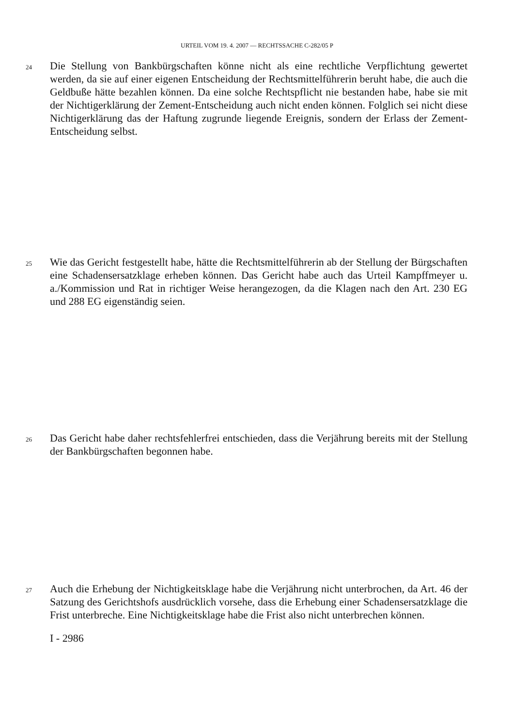URTEIL VOM 19. 4. 2007 — RECHTSSACHE C-282/05 P
24
Die Stellung von Bankbürgschaften könne nicht als eine rechtliche Verpflichtung gewertet werden, da sie auf einer eigenen Entscheidung der Rechtsmittelführerin beruht habe, die auch die Geldbuße hätte bezahlen können. Da eine solche Rechtspflicht nie bestanden habe, habe sie mit der Nichtigerklärung der Zement-Entscheidung auch nicht enden können. Folglich sei nicht diese Nichtigerklärung das der Haftung zugrunde liegende Ereignis, sondern der Erlass der Zement-Entscheidung selbst.
25
Wie das Gericht festgestellt habe, hätte die Rechtsmittelführerin ab der Stellung der Bürgschaften eine Schadensersatzklage erheben können. Das Gericht habe auch das Urteil Kampffmeyer u. a./Kommission und Rat in richtiger Weise herangezogen, da die Klagen nach den Art. 230 EG und 288 EG eigenständig seien.
26
Das Gericht habe daher rechtsfehlerfrei entschieden, dass die Verjährung bereits mit der Stellung der Bankbürgschaften begonnen habe.
27
Auch die Erhebung der Nichtigkeitsklage habe die Verjährung nicht unterbrochen, da Art. 46 der Satzung des Gerichtshofs ausdrücklich vorsehe, dass die Erhebung einer Schadensersatzklage die Frist unterbreche. Eine Nichtigkeitsklage habe die Frist also nicht unterbrechen können.
I - 2986